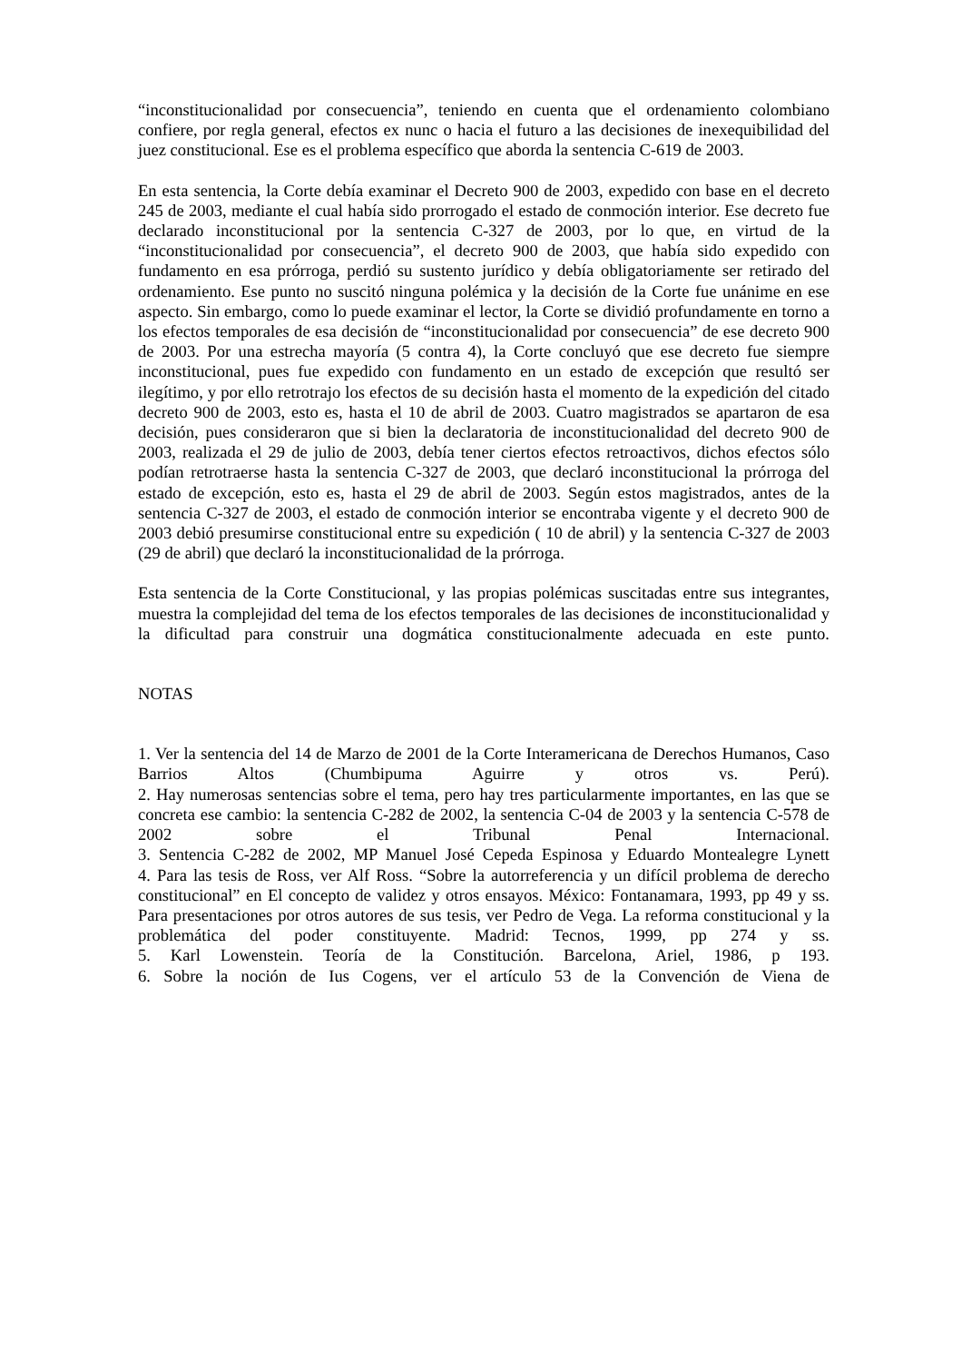“inconstitucionalidad por consecuencia”, teniendo en cuenta que el ordenamiento colombiano confiere, por regla general, efectos ex nunc o hacia el futuro a las decisiones de inexequibilidad del juez constitucional. Ese es el problema específico que aborda la sentencia C-619 de 2003.
En esta sentencia, la Corte debía examinar el Decreto 900 de 2003, expedido con base en el decreto 245 de 2003, mediante el cual había sido prorrogado el estado de conmoción interior. Ese decreto fue declarado inconstitucional por la sentencia C-327 de 2003, por lo que, en virtud de la “inconstitucionalidad por consecuencia”, el decreto 900 de 2003, que había sido expedido con fundamento en esa prórroga, perdió su sustento jurídico y debía obligatoriamente ser retirado del ordenamiento. Ese punto no suscitó ninguna polémica y la decisión de la Corte fue unánime en ese aspecto. Sin embargo, como lo puede examinar el lector, la Corte se dividió profundamente en torno a los efectos temporales de esa decisión de “inconstitucionalidad por consecuencia” de ese decreto 900 de 2003. Por una estrecha mayoría (5 contra 4), la Corte concluyó que ese decreto fue siempre inconstitucional, pues fue expedido con fundamento en un estado de excepción que resultó ser ilegítimo, y por ello retrotrajo los efectos de su decisión hasta el momento de la expedición del citado decreto 900 de 2003, esto es, hasta el 10 de abril de 2003. Cuatro magistrados se apartaron de esa decisión, pues consideraron que si bien la declaratoria de inconstitucionalidad del decreto 900 de 2003, realizada el 29 de julio de 2003, debía tener ciertos efectos retroactivos, dichos efectos sólo podían retrotraerse hasta la sentencia C-327 de 2003, que declaró inconstitucional la prórroga del estado de excepción, esto es, hasta el 29 de abril de 2003. Según estos magistrados, antes de la sentencia C-327 de 2003, el estado de conmoción interior se encontraba vigente y el decreto 900 de 2003 debió presumirse constitucional entre su expedición ( 10 de abril) y la sentencia C-327 de 2003 (29 de abril) que declaró la inconstitucionalidad de la prórroga.
Esta sentencia de la Corte Constitucional, y las propias polémicas suscitadas entre sus integrantes, muestra la complejidad del tema de los efectos temporales de las decisiones de inconstitucionalidad y la dificultad para construir una dogmática constitucionalmente adecuada en este punto.
NOTAS
1. Ver la sentencia del 14 de Marzo de 2001 de la Corte Interamericana de Derechos Humanos, Caso Barrios Altos (Chumbipuma Aguirre y otros vs. Perú).
2. Hay numerosas sentencias sobre el tema, pero hay tres particularmente importantes, en las que se concreta ese cambio: la sentencia C-282 de 2002, la sentencia C-04 de 2003 y la sentencia C-578 de 2002 sobre el Tribunal Penal Internacional.
3. Sentencia C-282 de 2002, MP Manuel José Cepeda Espinosa y Eduardo Montealegre Lynett
4. Para las tesis de Ross, ver Alf Ross. “Sobre la autorreferencia y un difícil problema de derecho constitucional” en El concepto de validez y otros ensayos. México: Fontanamara, 1993, pp 49 y ss. Para presentaciones por otros autores de sus tesis, ver Pedro de Vega. La reforma constitucional y la problemática del poder constituyente. Madrid: Tecnos, 1999, pp 274 y ss.
5. Karl Lowenstein. Teoría de la Constitución. Barcelona, Ariel, 1986, p 193.
6. Sobre la noción de Ius Cogens, ver el artículo 53 de la Convención de Viena de